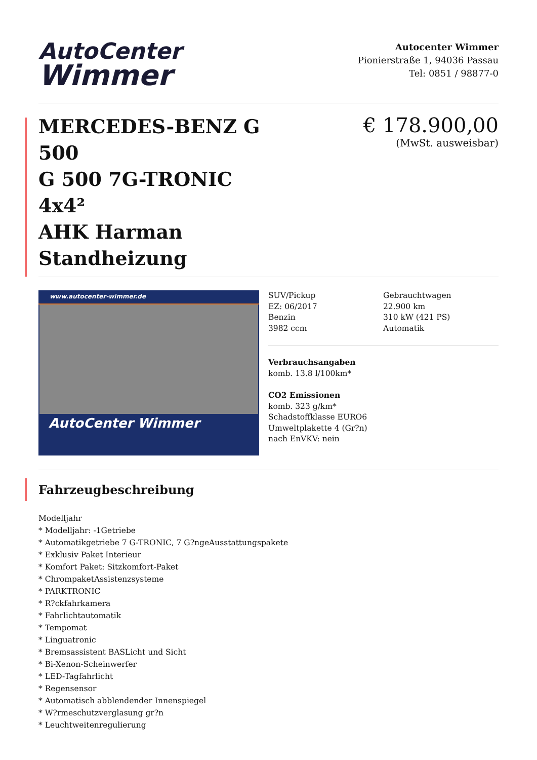AutoCenter
Wimmer
Autocenter Wimmer
Pionierstraße 1, 94036 Passau
Tel: 0851 / 98877-0
MERCEDES-BENZ G 500
G 500 7G-TRONIC 4x4²
AHK Harman Standheizung
€ 178.900,00
(MwSt. ausweisbar)
www.autocenter-wimmer.de
AutoCenter Wimmer
SUV/Pickup
EZ: 06/2017
Benzin
3982 ccm
Gebrauchtwagen
22.900 km
310 kW (421 PS)
Automatik
Verbrauchsangaben
komb. 13.8 l/100km*
CO2 Emissionen
komb. 323 g/km*
Schadstoffklasse EURO6
Umweltplakette 4 (Gr?n)
nach EnVKV: nein
Fahrzeugbeschreibung
Modelljahr
* Modelljahr: -1Getriebe
* Automatikgetriebe 7 G-TRONIC, 7 G?ngeAusstattungspakete
* Exklusiv Paket Interieur
* Komfort Paket: Sitzkomfort-Paket
* ChrompaketAssistenzsysteme
* PARKTRONIC
* R?ckfahrkamera
* Fahrlichtautomatik
* Tempomat
* Linguatronic
* Bremsassistent BASLicht und Sicht
* Bi-Xenon-Scheinwerfer
* LED-Tagfahrlicht
* Regensensor
* Automatisch abblendender Innenspiegel
* W?rmeschutzverglasung gr?n
* Leuchtweitenregulierung